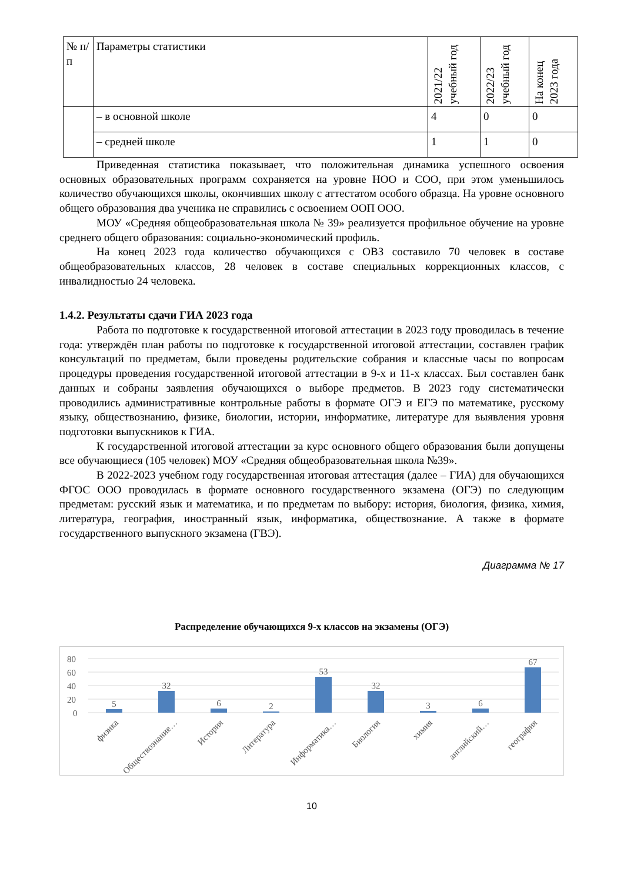| № п/п | Параметры статистики | 2021/22 учебный год | 2022/23 учебный год | На конец 2023 года |
| --- | --- | --- | --- | --- |
| | – в основной школе | 4 | 0 | 0 |
| | – средней школе | 1 | 1 | 0 |
Приведенная статистика показывает, что положительная динамика успешного освоения основных образовательных программ сохраняется на уровне НОО и СОО, при этом уменьшилось количество обучающихся школы, окончивших школу с аттестатом особого образца. На уровне основного общего образования два ученика не справились с освоением ООП ООО.
МОУ «Средняя общеобразовательная школа № 39» реализуется профильное обучение на уровне среднего общего образования: социально-экономический профиль.
На конец 2023 года количество обучающихся с ОВЗ составило 70 человек в составе общеобразовательных классов, 28 человек в составе специальных коррекционных классов, с инвалидностью 24 человека.
1.4.2. Результаты сдачи ГИА 2023 года
Работа по подготовке к государственной итоговой аттестации в 2023 году проводилась в течение года: утверждён план работы по подготовке к государственной итоговой аттестации, составлен график консультаций по предметам, были проведены родительские собрания и классные часы по вопросам процедуры проведения государственной итоговой аттестации в 9-х и 11-х классах. Был составлен банк данных и собраны заявления обучающихся о выборе предметов. В 2023 году систематически проводились административные контрольные работы в формате ОГЭ и ЕГЭ по математике, русскому языку, обществознанию, физике, биологии, истории, информатике, литературе для выявления уровня подготовки выпускников к ГИА.
К государственной итоговой аттестации за курс основного общего образования были допущены все обучающиеся (105 человек) МОУ «Средняя общеобразовательная школа №39».
В 2022-2023 учебном году государственная итоговая аттестация (далее – ГИА) для обучающихся ФГОС ООО проводилась в формате основного государственного экзамена (ОГЭ) по следующим предметам: русский язык и математика, и по предметам по выбору: история, биология, физика, химия, литература, география, иностранный язык, информатика, обществознание. А также в формате государственного выпускного экзамена (ГВЭ).
Диаграмма № 17
Распределение обучающихся 9-х классов на экзамены (ОГЭ)
80
60
40
20
0
5
32
6
2
53
32
3
6
67
физика
Обществознание…
История
Литература
Информатика…
Биология
химия
английский…
география
10